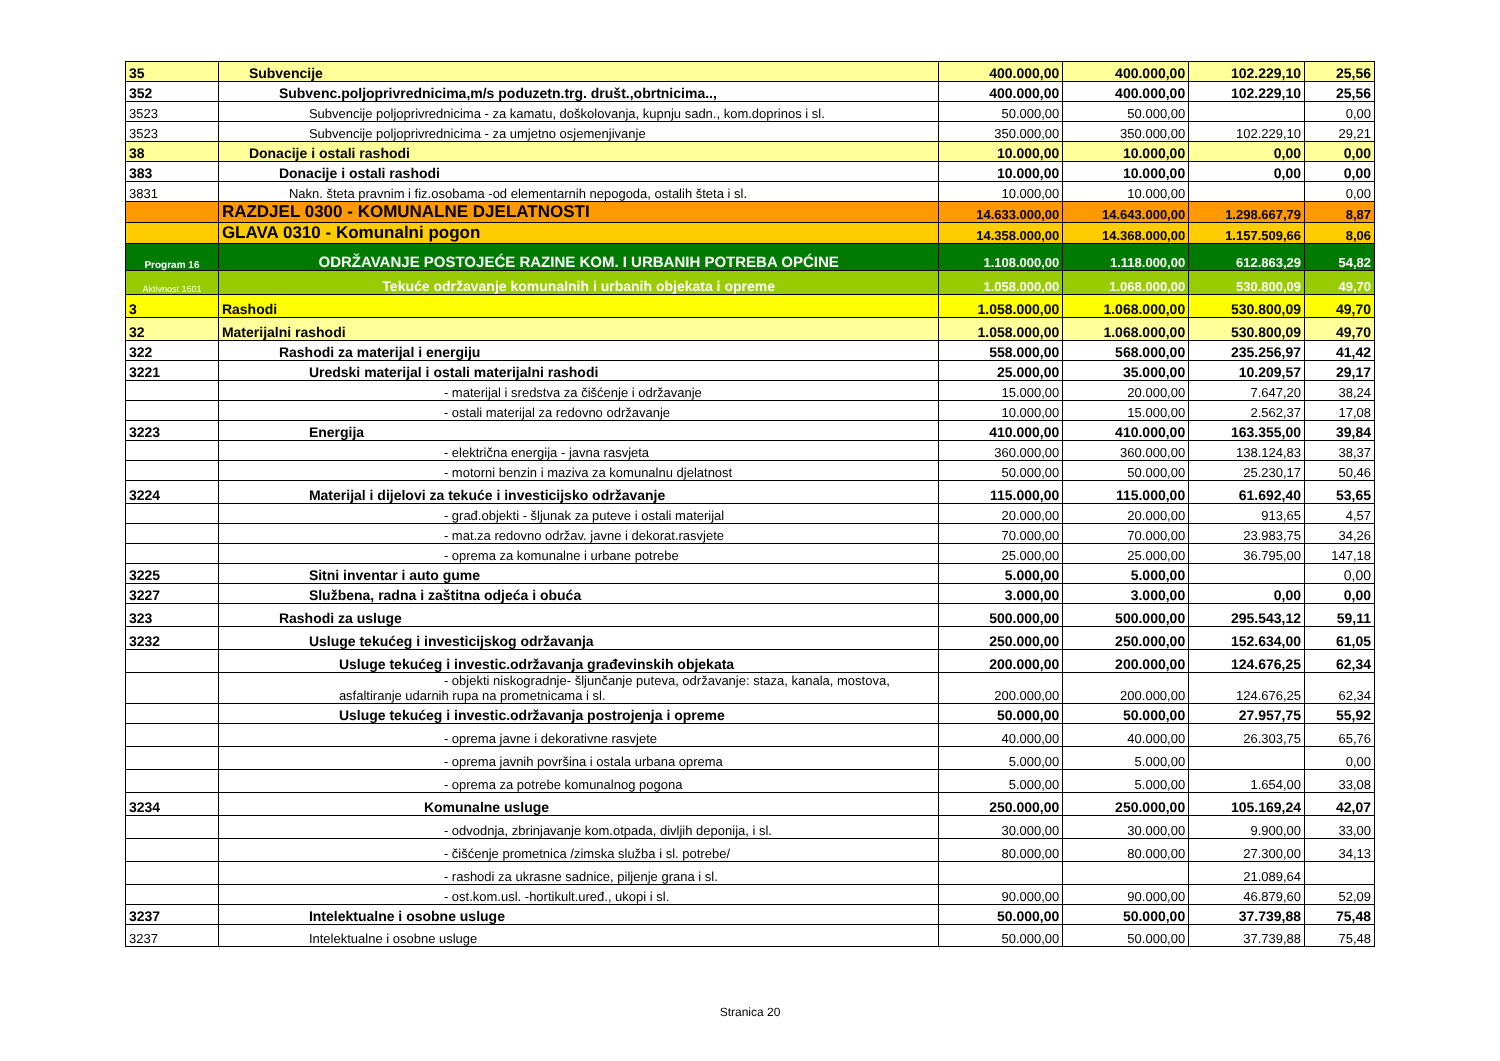| 35 | Subvencije | 400.000,00 | 400.000,00 | 102.229,10 | 25,56 |
| 352 | Subvenc.poljoprivrednicima,m/s poduzetn.trg. društ.,obrtnicima.., | 400.000,00 | 400.000,00 | 102.229,10 | 25,56 |
| 3523 | Subvencije poljoprivrednicima - za kamatu, doškolovanja, kupnju sadn., kom.doprinos i sl. | 50.000,00 | 50.000,00 | | 0,00 |
| 3523 | Subvencije poljoprivrednicima - za umjetno osjemenjivanje | 350.000,00 | 350.000,00 | 102.229,10 | 29,21 |
| 38 | Donacije i ostali rashodi | 10.000,00 | 10.000,00 | 0,00 | 0,00 |
| 383 | Donacije i ostali rashodi | 10.000,00 | 10.000,00 | 0,00 | 0,00 |
| 3831 | Nakn. šteta pravnim i fiz.osobama -od elementarnih nepogoda, ostalih šteta i sl. | 10.000,00 | 10.000,00 | | 0,00 |
| | RAZDJEL 0300 - KOMUNALNE DJELATNOSTI | 14.633.000,00 | 14.643.000,00 | 1.298.667,79 | 8,87 |
| | GLAVA 0310 - Komunalni pogon | 14.358.000,00 | 14.368.000,00 | 1.157.509,66 | 8,06 |
| Program 16 | ODRŽAVANJE POSTOJEĆE RAZINE KOM. I URBANIH POTREBA OPĆINE | 1.108.000,00 | 1.118.000,00 | 612.863,29 | 54,82 |
| Aktivnost 1601 | Tekuće održavanje komunalnih i urbanih objekata i opreme | 1.058.000,00 | 1.068.000,00 | 530.800,09 | 49,70 |
| 3 | Rashodi | 1.058.000,00 | 1.068.000,00 | 530.800,09 | 49,70 |
| 32 | Materijalni rashodi | 1.058.000,00 | 1.068.000,00 | 530.800,09 | 49,70 |
| 322 | Rashodi za materijal i energiju | 558.000,00 | 568.000,00 | 235.256,97 | 41,42 |
| 3221 | Uredski materijal i ostali materijalni rashodi | 25.000,00 | 35.000,00 | 10.209,57 | 29,17 |
| | - materijal i sredstva za čišćenje i održavanje | 15.000,00 | 20.000,00 | 7.647,20 | 38,24 |
| | - ostali materijal za redovno održavanje | 10.000,00 | 15.000,00 | 2.562,37 | 17,08 |
| 3223 | Energija | 410.000,00 | 410.000,00 | 163.355,00 | 39,84 |
| | - električna energija - javna rasvjeta | 360.000,00 | 360.000,00 | 138.124,83 | 38,37 |
| | - motorni benzin i maziva za komunalnu djelatnost | 50.000,00 | 50.000,00 | 25.230,17 | 50,46 |
| 3224 | Materijal i dijelovi za tekuće i investicijsko održavanje | 115.000,00 | 115.000,00 | 61.692,40 | 53,65 |
| | - građ.objekti - šljunak za puteve i ostali materijal | 20.000,00 | 20.000,00 | 913,65 | 4,57 |
| | - mat.za redovno održav. javne i dekorat.rasvjete | 70.000,00 | 70.000,00 | 23.983,75 | 34,26 |
| | - oprema za komunalne i urbane potrebe | 25.000,00 | 25.000,00 | 36.795,00 | 147,18 |
| 3225 | Sitni inventar i auto gume | 5.000,00 | 5.000,00 | | 0,00 |
| 3227 | Službena, radna i zaštitna odjeća i obuća | 3.000,00 | 3.000,00 | 0,00 | 0,00 |
| 323 | Rashodi za usluge | 500.000,00 | 500.000,00 | 295.543,12 | 59,11 |
| 3232 | Usluge tekućeg i investicijskog održavanja | 250.000,00 | 250.000,00 | 152.634,00 | 61,05 |
| | Usluge tekućeg i investic.održavanja građevinskih objekata | 200.000,00 | 200.000,00 | 124.676,25 | 62,34 |
| | - objekti niskogradnje- šljunčanje puteva, održavanje: staza, kanala, mostova, asfaltiranje udarnih rupa na prometnicama i sl. | 200.000,00 | 200.000,00 | 124.676,25 | 62,34 |
| | Usluge tekućeg i investic.održavanja postrojenja i opreme | 50.000,00 | 50.000,00 | 27.957,75 | 55,92 |
| | - oprema javne i dekorativne rasvjete | 40.000,00 | 40.000,00 | 26.303,75 | 65,76 |
| | - oprema javnih površina i ostala urbana oprema | 5.000,00 | 5.000,00 | | 0,00 |
| | - oprema za potrebe komunalnog pogona | 5.000,00 | 5.000,00 | 1.654,00 | 33,08 |
| 3234 | Komunalne usluge | 250.000,00 | 250.000,00 | 105.169,24 | 42,07 |
| | - odvodnja, zbrinjavanje kom.otpada, divljih deponija, i sl. | 30.000,00 | 30.000,00 | 9.900,00 | 33,00 |
| | - čišćenje prometnica /zimska služba i sl. potrebe/ | 80.000,00 | 80.000,00 | 27.300,00 | 34,13 |
| | - rashodi za ukrasne sadnice, piljenje grana i sl. | | | 21.089,64 | |
| | - ost.kom.usl. -hortikult.uređ., ukopi i sl. | 90.000,00 | 90.000,00 | 46.879,60 | 52,09 |
| 3237 | Intelektualne i osobne usluge | 50.000,00 | 50.000,00 | 37.739,88 | 75,48 |
| 3237 | Intelektualne i osobne usluge | 50.000,00 | 50.000,00 | 37.739,88 | 75,48 |
Stranica 20